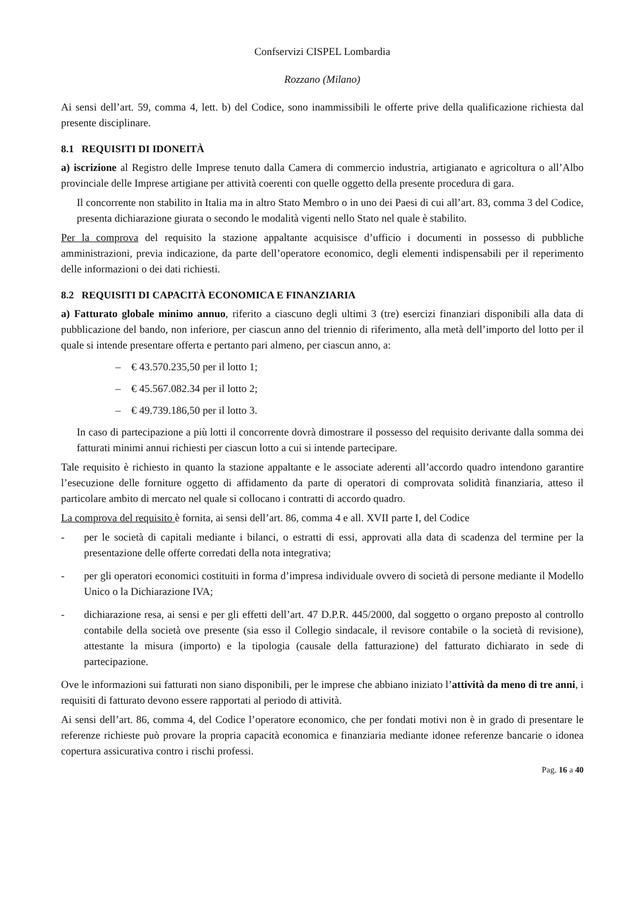Confservizi CISPEL Lombardia
Rozzano (Milano)
Ai sensi dell’art. 59, comma 4, lett. b) del Codice, sono inammissibili le offerte prive della qualificazione richiesta dal presente disciplinare.
8.1 REQUISITI DI IDONEITÀ
a) iscrizione al Registro delle Imprese tenuto dalla Camera di commercio industria, artigianato e agricoltura o all’Albo provinciale delle Imprese artigiane per attività coerenti con quelle oggetto della presente procedura di gara.
Il concorrente non stabilito in Italia ma in altro Stato Membro o in uno dei Paesi di cui all’art. 83, comma 3 del Codice, presenta dichiarazione giurata o secondo le modalità vigenti nello Stato nel quale è stabilito.
Per la comprova del requisito la stazione appaltante acquisisce d’ufficio i documenti in possesso di pubbliche amministrazioni, previa indicazione, da parte dell’operatore economico, degli elementi indispensabili per il reperimento delle informazioni o dei dati richiesti.
8.2 REQUISITI DI CAPACITÀ ECONOMICA E FINANZIARIA
a) Fatturato globale minimo annuo, riferito a ciascuno degli ultimi 3 (tre) esercizi finanziari disponibili alla data di pubblicazione del bando, non inferiore, per ciascun anno del triennio di riferimento, alla metà dell’importo del lotto per il quale si intende presentare offerta e pertanto pari almeno, per ciascun anno, a:
– € 43.570.235,50 per il lotto 1;
– € 45.567.082.34 per il lotto 2;
– € 49.739.186,50 per il lotto 3.
In caso di partecipazione a più lotti il concorrente dovrà dimostrare il possesso del requisito derivante dalla somma dei fatturati minimi annui richiesti per ciascun lotto a cui si intende partecipare.
Tale requisito è richiesto in quanto la stazione appaltante e le associate aderenti all’accordo quadro intendono garantire l’esecuzione delle forniture oggetto di affidamento da parte di operatori di comprovata solidità finanziaria, atteso il particolare ambito di mercato nel quale si collocano i contratti di accordo quadro.
La comprova del requisito è fornita, ai sensi dell’art. 86, comma 4 e all. XVII parte I, del Codice
- per le società di capitali mediante i bilanci, o estratti di essi, approvati alla data di scadenza del termine per la presentazione delle offerte corredati della nota integrativa;
- per gli operatori economici costituiti in forma d’impresa individuale ovvero di società di persone mediante il Modello Unico o la Dichiarazione IVA;
- dichiarazione resa, ai sensi e per gli effetti dell’art. 47 D.P.R. 445/2000, dal soggetto o organo preposto al controllo contabile della società ove presente (sia esso il Collegio sindacale, il revisore contabile o la società di revisione), attestante la misura (importo) e la tipologia (causale della fatturazione) del fatturato dichiarato in sede di partecipazione.
Ove le informazioni sui fatturati non siano disponibili, per le imprese che abbiano iniziato l’attività da meno di tre anni, i requisiti di fatturato devono essere rapportati al periodo di attività.
Ai sensi dell’art. 86, comma 4, del Codice l’operatore economico, che per fondati motivi non è in grado di presentare le referenze richieste può provare la propria capacità economica e finanziaria mediante idonee referenze bancarie o idonea copertura assicurativa contro i rischi professi.
Pag. 16 a 40